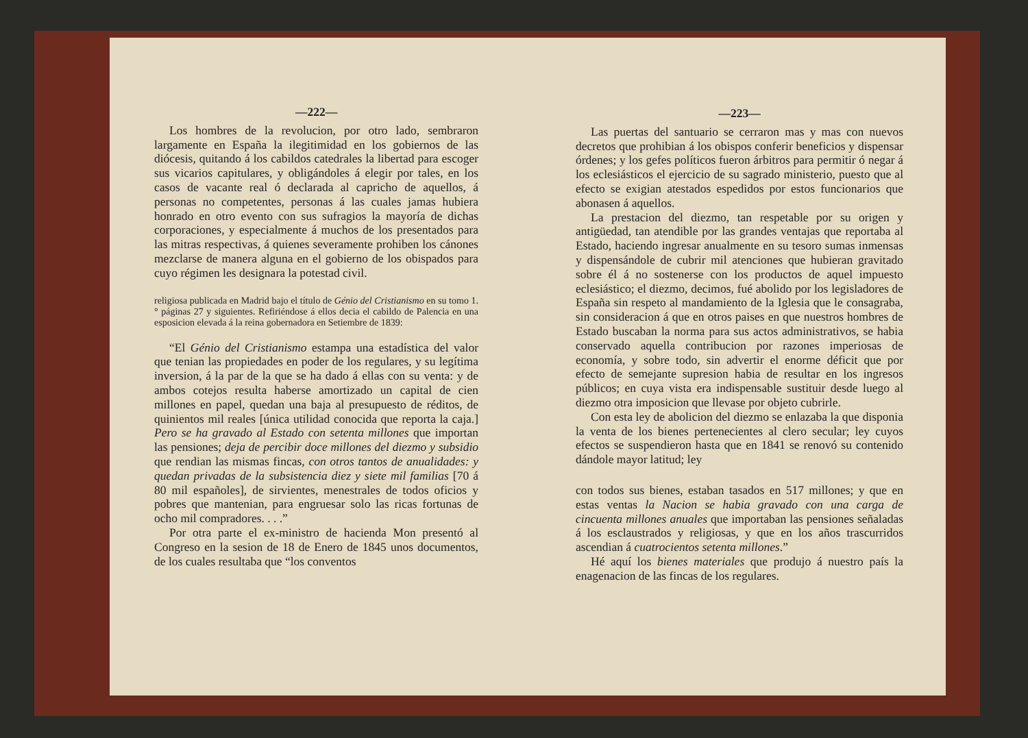—222—
Los hombres de la revolucion, por otro lado, sembraron largamente en España la ilegitimidad en los gobiernos de las diócesis, quitando á los cabildos catedrales la libertad para escoger sus vicarios capitulares, y obligándoles á elegir por tales, en los casos de vacante real ó declarada al capricho de aquellos, á personas no competentes, personas á las cuales jamas hubiera honrado en otro evento con sus sufragios la mayoría de dichas corporaciones, y especialmente á muchos de los presentados para las mitras respectivas, á quienes severamente prohiben los cánones mezclarse de manera alguna en el gobierno de los obispados para cuyo régimen les designara la potestad civil.
religiosa publicada en Madrid bajo el título de Génio del Cristianismo en su tomo 1. ° páginas 27 y siguientes. Refiriéndose á ellos decia el cabildo de Palencia en una esposicion elevada á la reina gobernadora en Setiembre de 1839:
“El Génio del Cristianismo estampa una estadística del valor que tenian las propiedades en poder de los regulares, y su legítima inversion, á la par de la que se ha dado á ellas con su venta: y de ambos cotejos resulta haberse amortizado un capital de cien millones en papel, quedan una baja al presupuesto de réditos, de quinientos mil reales [única utilidad conocida que reporta la caja.] Pero se ha gravado al Estado con setenta millones que importan las pensiones; deja de percibir doce millones del diezmo y subsidio que rendian las mismas fincas, con otros tantos de anualidades: y quedan privadas de la subsistencia diez y siete mil familias [70 á 80 mil españoles], de sirvientes, menestrales de todos oficios y pobres que mantenian, para engruesar solo las ricas fortunas de ocho mil compradores. . . .”
Por otra parte el ex-ministro de hacienda Mon presentó al Congreso en la sesion de 18 de Enero de 1845 unos documentos, de los cuales resultaba que “los conventos
—223—
Las puertas del santuario se cerraron mas y mas con nuevos decretos que prohibian á los obispos conferir beneficios y dispensar órdenes; y los gefes políticos fueron árbitros para permitir ó negar á los eclesiásticos el ejercicio de su sagrado ministerio, puesto que al efecto se exigian atestados espedidos por estos funcionarios que abonasen á aquellos.
La prestacion del diezmo, tan respetable por su origen y antigüedad, tan atendible por las grandes ventajas que reportaba al Estado, haciendo ingresar anualmente en su tesoro sumas inmensas y dispensándole de cubrir mil atenciones que hubieran gravitado sobre él á no sostenerse con los productos de aquel impuesto eclesiástico; el diezmo, decimos, fué abolido por los legisladores de España sin respeto al mandamiento de la Iglesia que le consagraba, sin consideracion á que en otros paises en que nuestros hombres de Estado buscaban la norma para sus actos administrativos, se habia conservado aquella contribucion por razones imperiosas de economía, y sobre todo, sin advertir el enorme déficit que por efecto de semejante supresion habia de resultar en los ingresos públicos; en cuya vista era indispensable sustituir desde luego al diezmo otra imposicion que llevase por objeto cubrirle.
Con esta ley de abolicion del diezmo se enlazaba la que disponia la venta de los bienes pertenecientes al clero secular; ley cuyos efectos se suspendieron hasta que en 1841 se renovó su contenido dándole mayor latitud; ley
con todos sus bienes, estaban tasados en 517 millones; y que en estas ventas la Nacion se habia gravado con una carga de cincuenta millones anuales que importaban las pensiones señaladas á los esclaustrados y religiosas, y que en los años trascurridos ascendian á cuatrocientos setenta millones.”
Hé aquí los bienes materiales que produjo á nuestro país la enagenacion de las fincas de los regulares.